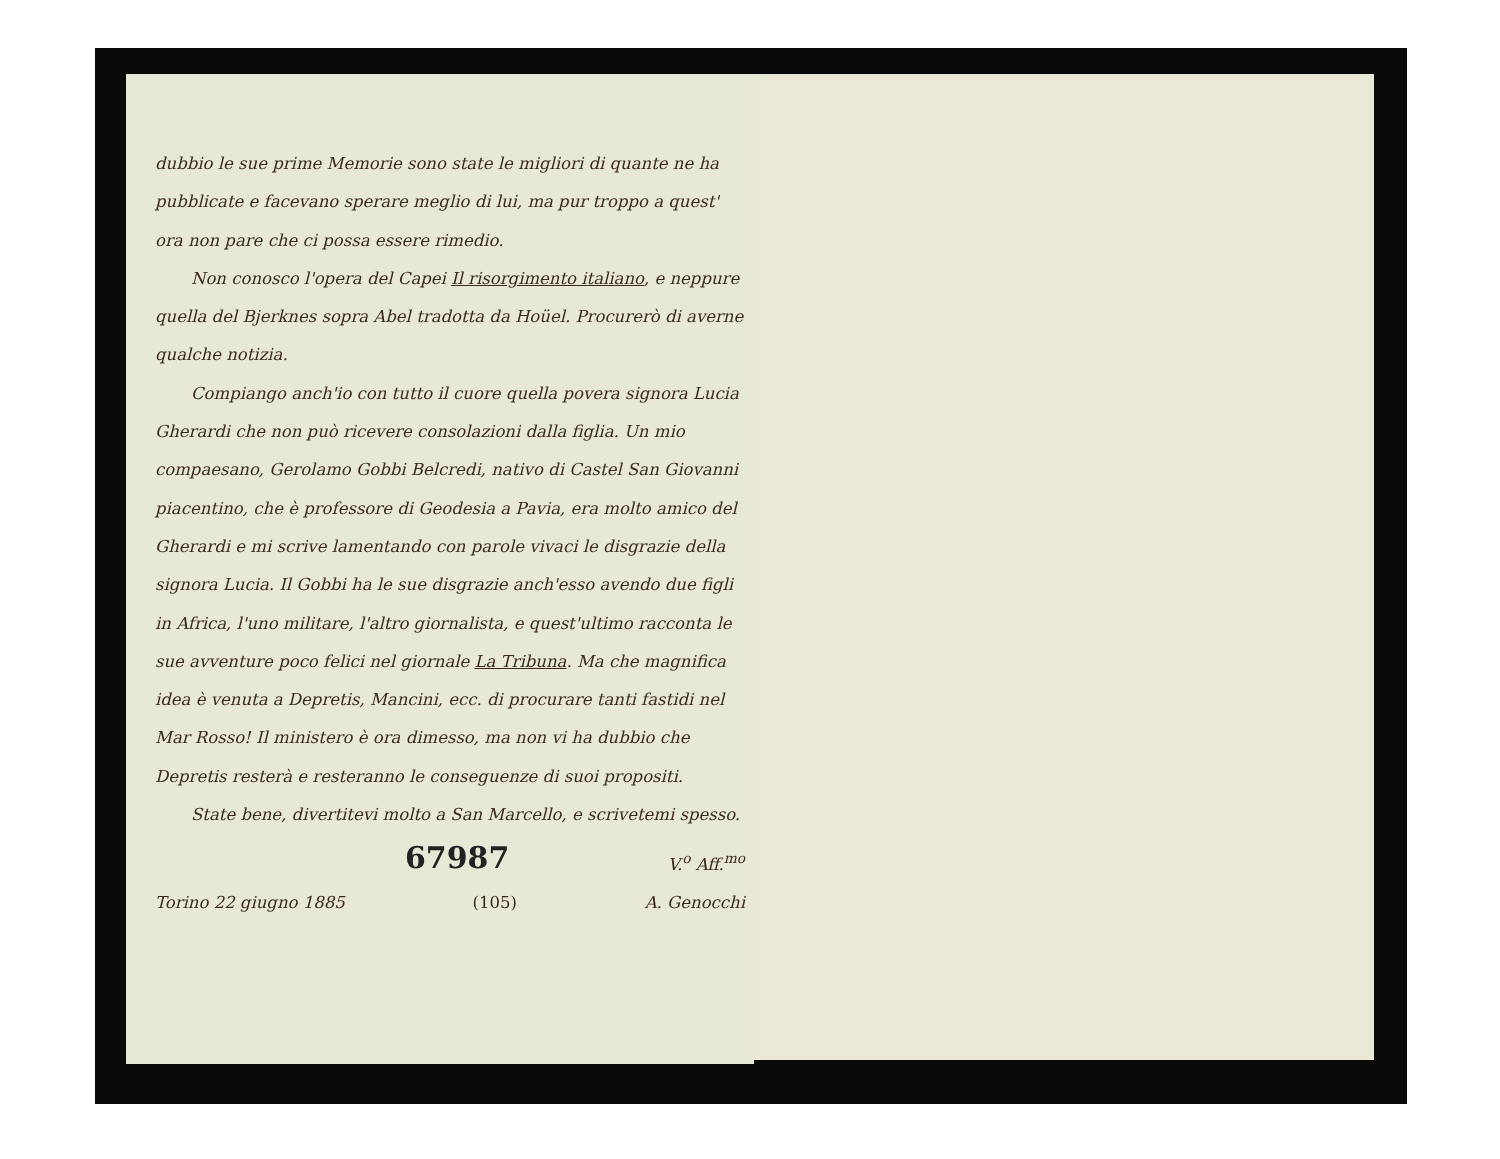dubbio le sue prime Memorie sono state le migliori di quante ne ha pubblicate e facevano sperare meglio di lui, ma pur troppo a quest' ora non pare che ci possa essere rimedio.
Non conosco l'opera del Capei Il risorgimento italiano, e neppure quella del Bjerknes sopra Abel tradotta da Hoüel. Procurerò di averne qualche notizia.
Compiango anch'io con tutto il cuore quella povera signora Lucia Gherardi che non può ricevere consolazioni dalla figlia. Un mio compaesano, Gerolamo Gobbi Belcredi, nativo di Castel San Giovanni piacentino, che è professore di Geodesia a Pavia, era molto amico del Gherardi e mi scrive lamentando con parole vivaci le disgrazie della signora Lucia. Il Gobbi ha le sue disgrazie anch'esso avendo due figli in Africa, l'uno militare, l'altro giornalista, e quest'ultimo racconta le sue avventure poco felici nel giornale La Tribuna. Ma che magnifica idea è venuta a Depretis, Mancini, ecc. di procurare tanti fastidi nel Mar Rosso! Il ministero è ora dimesso, ma non vi ha dubbio che Depretis resterà e resteranno le conseguenze di suoi propositi.
State bene, divertitevi molto a San Marcello, e scrivetemi spesso.
67987 V.<sup>o</sup> Aff.<sup>mo</sup>
Torino 22 giugno 1885 (105) A. Genocchi